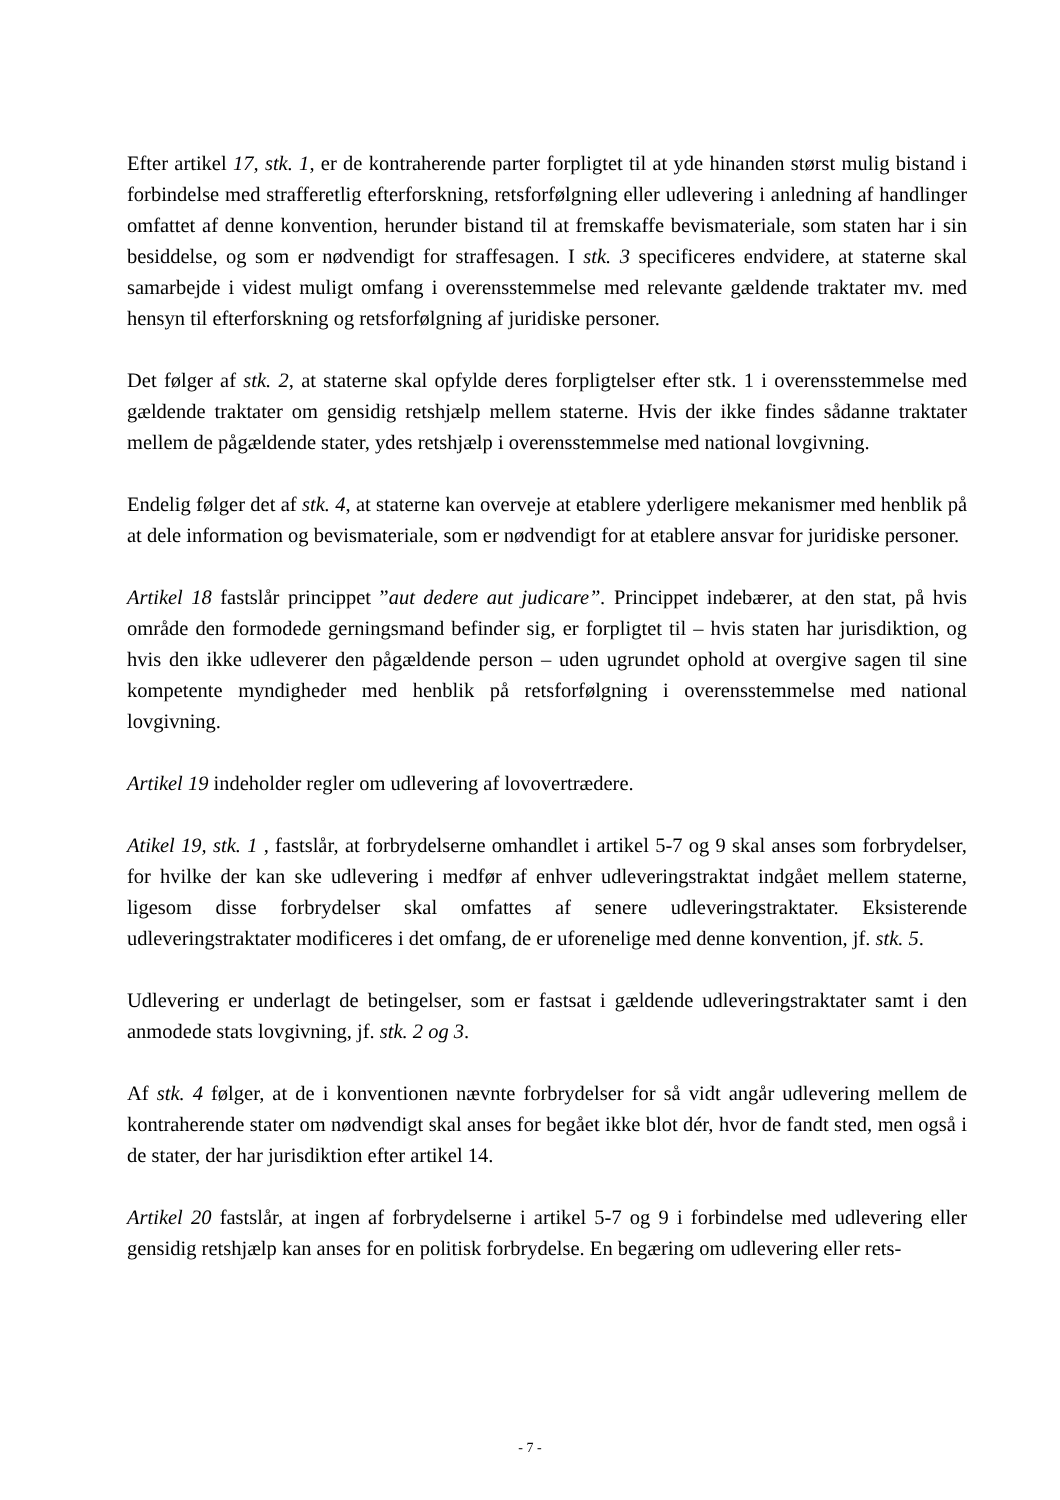Efter artikel 17, stk. 1, er de kontraherende parter forpligtet til at yde hinanden størst mulig bistand i forbindelse med strafferetlig efterforskning, retsforfølgning eller udlevering i anledning af handlinger omfattet af denne konvention, herunder bistand til at fremskaffe bevismateriale, som staten har i sin besiddelse, og som er nødvendigt for straffesagen. I stk. 3 specificeres endvidere, at staterne skal samarbejde i videst muligt omfang i overensstemmelse med relevante gældende traktater mv. med hensyn til efterforskning og retsforfølgning af juridiske personer.
Det følger af stk. 2, at staterne skal opfylde deres forpligtelser efter stk. 1 i overensstemmelse med gældende traktater om gensidig retshjælp mellem staterne. Hvis der ikke findes sådanne traktater mellem de pågældende stater, ydes retshjælp i overensstemmelse med national lovgivning.
Endelig følger det af stk. 4, at staterne kan overveje at etablere yderligere mekanismer med henblik på at dele information og bevismateriale, som er nødvendigt for at etablere ansvar for juridiske personer.
Artikel 18 fastslår princippet ”aut dedere aut judicare”. Princippet indebærer, at den stat, på hvis område den formodede gerningsmand befinder sig, er forpligtet til – hvis staten har jurisdiktion, og hvis den ikke udleverer den pågældende person – uden ugrundet ophold at overgive sagen til sine kompetente myndigheder med henblik på retsforfølgning i overensstemmelse med national lovgivning.
Artikel 19 indeholder regler om udlevering af lovovertrædere.
Atikel 19, stk. 1 , fastslår, at forbrydelserne omhandlet i artikel 5-7 og 9 skal anses som forbrydelser, for hvilke der kan ske udlevering i medfør af enhver udleveringstraktat indgået mellem staterne, ligesom disse forbrydelser skal omfattes af senere udleveringstraktater. Eksisterende udleveringstraktater modificeres i det omfang, de er uforenelige med denne konvention, jf. stk. 5.
Udlevering er underlagt de betingelser, som er fastsat i gældende udleveringstraktater samt i den anmodede stats lovgivning, jf. stk. 2 og 3.
Af stk. 4 følger, at de i konventionen nævnte forbrydelser for så vidt angår udlevering mellem de kontraherende stater om nødvendigt skal anses for begået ikke blot dér, hvor de fandt sted, men også i de stater, der har jurisdiktion efter artikel 14.
Artikel 20 fastslår, at ingen af forbrydelserne i artikel 5-7 og 9 i forbindelse med udlevering eller gensidig retshjælp kan anses for en politisk forbrydelse. En begæring om udlevering eller rets-
- 7 -